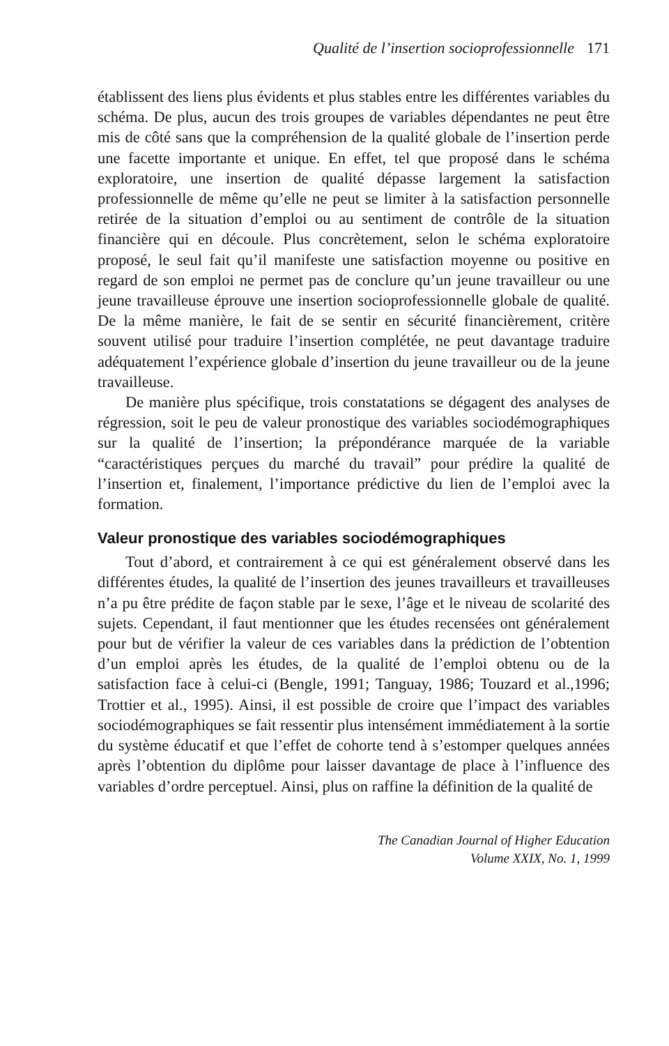Qualité de l’insertion socioprofessionnelle 171
établissent des liens plus évidents et plus stables entre les différentes variables du schéma. De plus, aucun des trois groupes de variables dépendantes ne peut être mis de côté sans que la compréhension de la qualité globale de l’insertion perde une facette importante et unique. En effet, tel que proposé dans le schéma exploratoire, une insertion de qualité dépasse largement la satisfaction professionnelle de même qu’elle ne peut se limiter à la satisfaction personnelle retirée de la situation d’emploi ou au sentiment de contrôle de la situation financière qui en découle. Plus concrètement, selon le schéma exploratoire proposé, le seul fait qu’il manifeste une satisfaction moyenne ou positive en regard de son emploi ne permet pas de conclure qu’un jeune travailleur ou une jeune travailleuse éprouve une insertion socioprofessionnelle globale de qualité. De la même manière, le fait de se sentir en sécurité financièrement, critère souvent utilisé pour traduire l’insertion complétée, ne peut davantage traduire adéquatement l’expérience globale d’insertion du jeune travailleur ou de la jeune travailleuse.
De manière plus spécifique, trois constatations se dégagent des analyses de régression, soit le peu de valeur pronostique des variables sociodémographiques sur la qualité de l’insertion; la prépondérance marquée de la variable “caractéristiques perçues du marché du travail” pour prédire la qualité de l’insertion et, finalement, l’importance prédictive du lien de l’emploi avec la formation.
Valeur pronostique des variables sociodémographiques
Tout d’abord, et contrairement à ce qui est généralement observé dans les différentes études, la qualité de l’insertion des jeunes travailleurs et travailleuses n’a pu être prédite de façon stable par le sexe, l’âge et le niveau de scolarité des sujets. Cependant, il faut mentionner que les études recensées ont généralement pour but de vérifier la valeur de ces variables dans la prédiction de l’obtention d’un emploi après les études, de la qualité de l’emploi obtenu ou de la satisfaction face à celui-ci (Bengle, 1991; Tanguay, 1986; Touzard et al.,1996; Trottier et al., 1995). Ainsi, il est possible de croire que l’impact des variables sociodémographiques se fait ressentir plus intensément immédiatement à la sortie du système éducatif et que l’effet de cohorte tend à s’estomper quelques années après l’obtention du diplôme pour laisser davantage de place à l’influence des variables d’ordre perceptuel. Ainsi, plus on raffine la définition de la qualité de
The Canadian Journal of Higher Education
Volume XXIX, No. 1, 1999